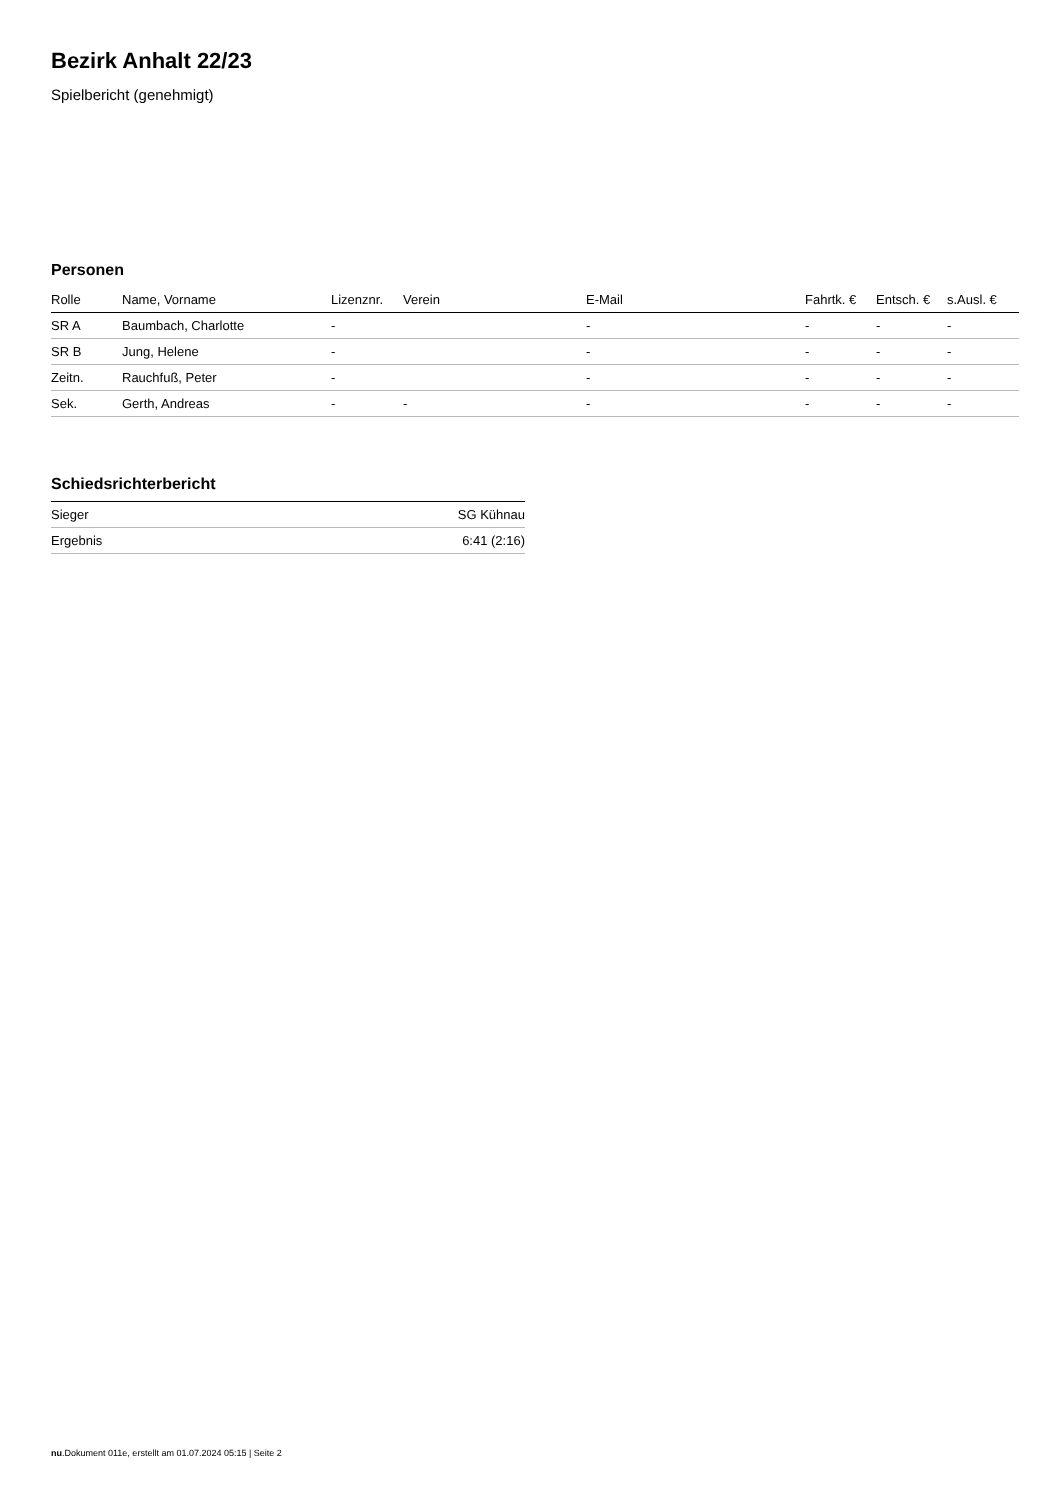Bezirk Anhalt 22/23
Spielbericht (genehmigt)
Personen
| Rolle | Name, Vorname | Lizenznr. | Verein | E-Mail | Fahrtk. € | Entsch. € | s.Ausl. € |
| --- | --- | --- | --- | --- | --- | --- | --- |
| SR A | Baumbach, Charlotte | - | | - | - | - | - |
| SR B | Jung, Helene | - | | - | - | - | - |
| Zeitn. | Rauchfuß, Peter | - | | - | - | - | - |
| Sek. | Gerth, Andreas | - | - | - | - | - | - |
Schiedsrichterbericht
| Sieger | SG Kühnau |
| Ergebnis | 6:41 (2:16) |
nu.Dokument 011e, erstellt am 01.07.2024 05:15 | Seite 2